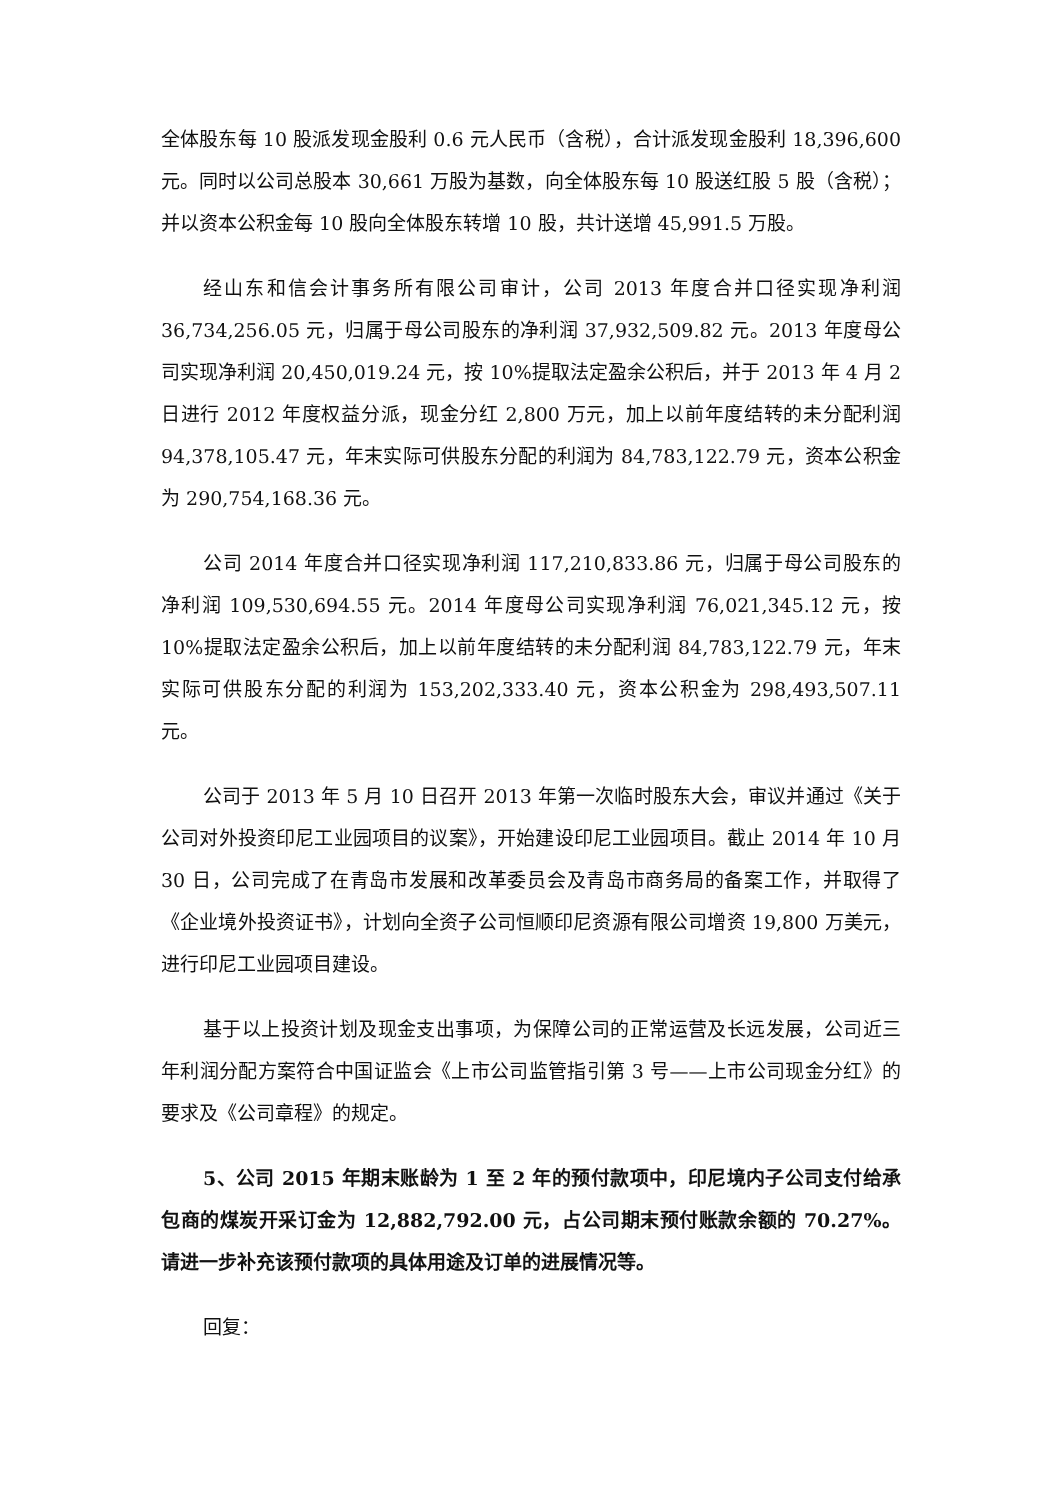全体股东每 10 股派发现金股利 0.6 元人民币（含税），合计派发现金股利 18,396,600 元。同时以公司总股本 30,661 万股为基数，向全体股东每 10 股送红股 5 股（含税）；并以资本公积金每 10 股向全体股东转增 10 股，共计送增 45,991.5 万股。
经山东和信会计事务所有限公司审计，公司 2013 年度合并口径实现净利润 36,734,256.05 元，归属于母公司股东的净利润 37,932,509.82 元。2013 年度母公司实现净利润 20,450,019.24 元，按 10%提取法定盈余公积后，并于 2013 年 4 月 2 日进行 2012 年度权益分派，现金分红 2,800 万元，加上以前年度结转的未分配利润 94,378,105.47 元，年末实际可供股东分配的利润为 84,783,122.79 元，资本公积金为 290,754,168.36 元。
公司 2014 年度合并口径实现净利润 117,210,833.86 元，归属于母公司股东的净利润 109,530,694.55 元。2014 年度母公司实现净利润 76,021,345.12 元，按 10%提取法定盈余公积后，加上以前年度结转的未分配利润 84,783,122.79 元，年末实际可供股东分配的利润为 153,202,333.40 元，资本公积金为 298,493,507.11 元。
公司于 2013 年 5 月 10 日召开 2013 年第一次临时股东大会，审议并通过《关于公司对外投资印尼工业园项目的议案》，开始建设印尼工业园项目。截止 2014 年 10 月 30 日，公司完成了在青岛市发展和改革委员会及青岛市商务局的备案工作，并取得了《企业境外投资证书》，计划向全资子公司恒顺印尼资源有限公司增资 19,800 万美元，进行印尼工业园项目建设。
基于以上投资计划及现金支出事项，为保障公司的正常运营及长远发展，公司近三年利润分配方案符合中国证监会《上市公司监管指引第 3 号——上市公司现金分红》的要求及《公司章程》的规定。
5、公司 2015 年期末账龄为 1 至 2 年的预付款项中，印尼境内子公司支付给承包商的煤炭开采订金为 12,882,792.00 元，占公司期末预付账款余额的 70.27%。请进一步补充该预付款项的具体用途及订单的进展情况等。
回复：